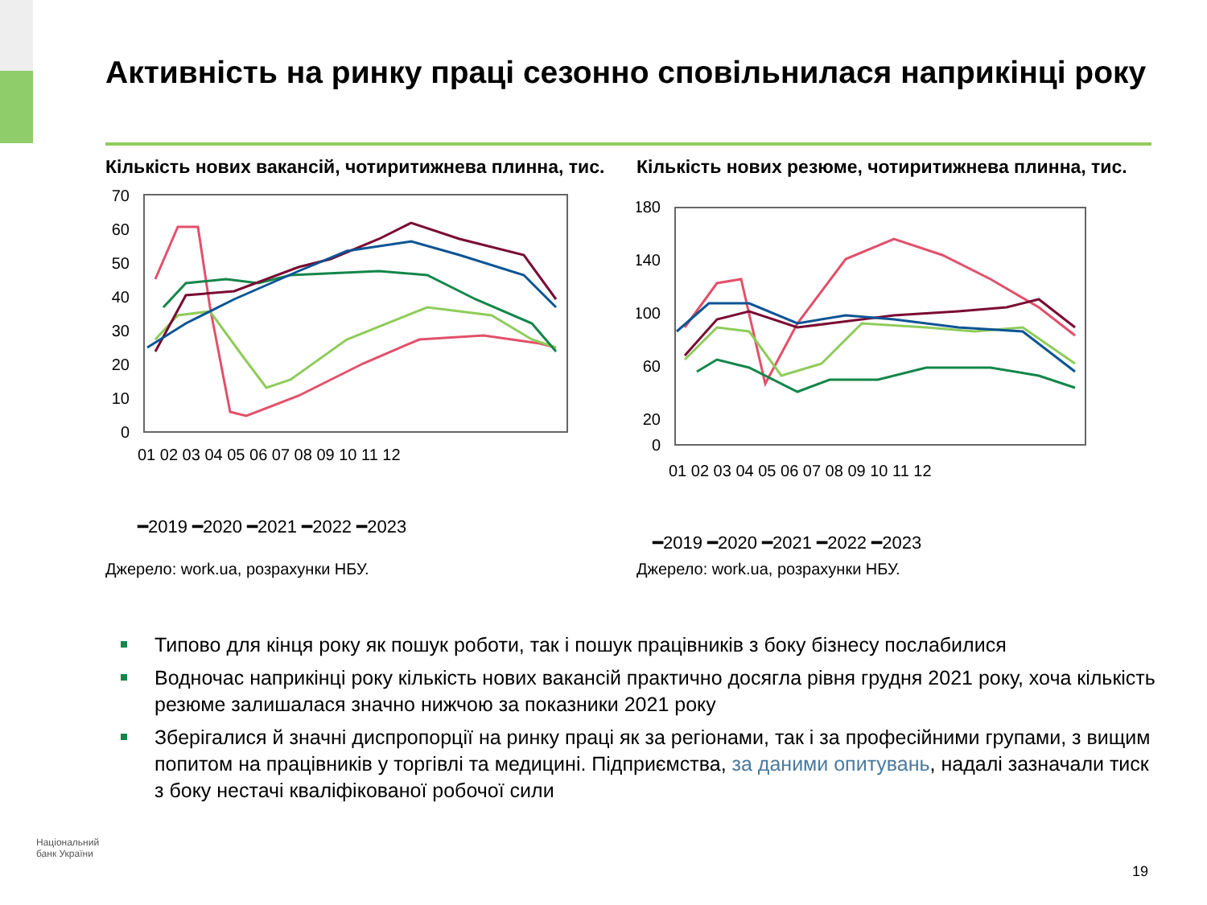Активність на ринку праці сезонно сповільнилася наприкінці року
Кількість нових вакансій, чотиритижнева плинна, тис.
70
60
50
40
30
20
10
0
01 02 03 04 05 06 07 08 09 10 11 12
━2019 ━2020 ━2021 ━2022 ━2023
Джерело: work.ua, розрахунки НБУ.
Кількість нових резюме, чотиритижнева плинна, тис.
180
140
100
60
20
0
01 02 03 04 05 06 07 08 09 10 11 12
━2019 ━2020 ━2021 ━2022 ━2023
Джерело: work.ua, розрахунки НБУ.
Типово для кінця року як пошук роботи, так і пошук працівників з боку бізнесу послабилися
Водночас наприкінці року кількість нових вакансій практично досягла рівня грудня 2021 року, хоча кількість резюме залишалася значно нижчою за показники 2021 року
Зберігалися й значні диспропорції на ринку праці як за регіонами, так і за професійними групами, з вищим попитом на працівників у торгівлі та медицині. Підприємства, за даними опитувань, надалі зазначали тиск з боку нестачі кваліфікованої робочої сили
Національний
банк України
19